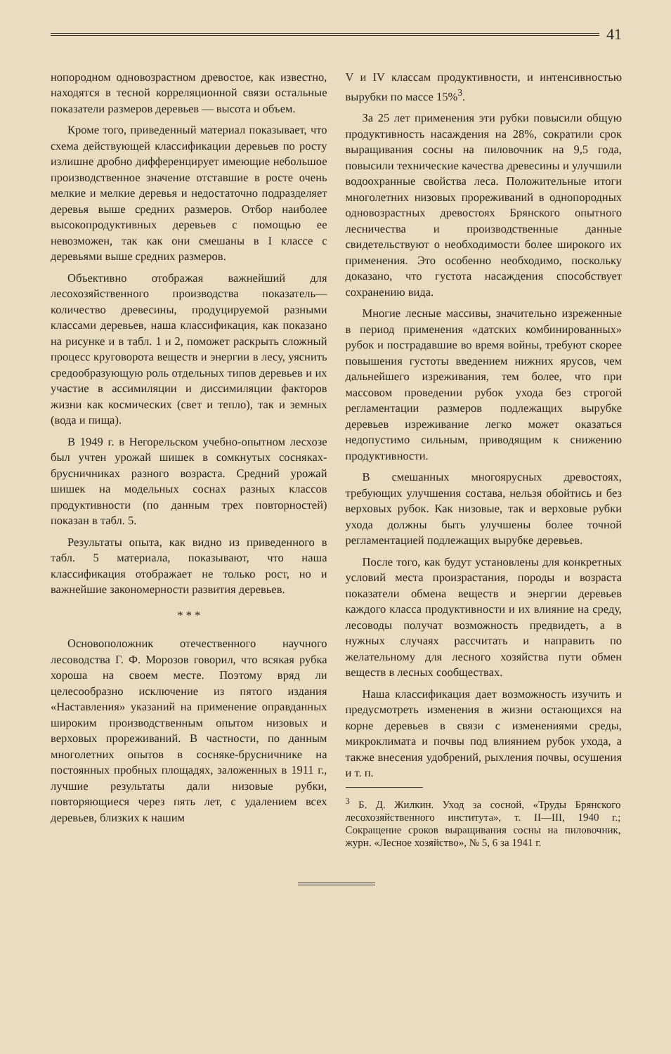41
нопородном одновозрастном древостое, как известно, находятся в тесной корреляционной связи остальные показатели размеров деревьев — высота и объем.
Кроме того, приведенный материал показывает, что схема действующей классификации деревьев по росту излишне дробно дифференцирует имеющие небольшое производственное значение отставшие в росте очень мелкие и мелкие деревья и недостаточно подразделяет деревья выше средних размеров. Отбор наиболее высокопродуктивных деревьев с помощью ее невозможен, так как они смешаны в I классе с деревьями выше средних размеров.
Объективно отображая важнейший для лесохозяйственного производства показатель—количество древесины, продуцируемой разными классами деревьев, наша классификация, как показано на рисунке и в табл. 1 и 2, поможет раскрыть сложный процесс круговорота веществ и энергии в лесу, уяснить средообразующую роль отдельных типов деревьев и их участие в ассимиляции и диссимиляции факторов жизни как космических (свет и тепло), так и земных (вода и пища).
В 1949 г. в Негорельском учебно-опытном лесхозе был учтен урожай шишек в сомкнутых сосняках-брусничниках разного возраста. Средний урожай шишек на модельных соснах разных классов продуктивности (по данным трех повторностей) показан в табл. 5.
Результаты опыта, как видно из приведенного в табл. 5 материала, показывают, что наша классификация отображает не только рост, но и важнейшие закономерности развития деревьев.
* * *
Основоположник отечественного научного лесоводства Г. Ф. Морозов говорил, что всякая рубка хороша на своем месте. Поэтому вряд ли целесообразно исключение из пятого издания «Наставления» указаний на применение оправданных широким производственным опытом низовых и верховых прореживаний. В частности, по данным многолетних опытов в сосняке-брусничнике на постоянных пробных площадях, заложенных в 1911 г., лучшие результаты дали низовые рубки, повторяющиеся через пять лет, с удалением всех деревьев, близких к нашим
V и IV классам продуктивности, и интенсивностью вырубки по массе 15%<sup>3</sup>.
За 25 лет применения эти рубки повысили общую продуктивность насаждения на 28%, сократили срок выращивания сосны на пиловочник на 9,5 года, повысили технические качества древесины и улучшили водоохранные свойства леса. Положительные итоги многолетних низовых прореживаний в однопородных одновозрастных древостоях Брянского опытного лесничества и производственные данные свидетельствуют о необходимости более широкого их применения. Это особенно необходимо, поскольку доказано, что густота насаждения способствует сохранению вида.
Многие лесные массивы, значительно изреженные в период применения «датских комбинированных» рубок и пострадавшие во время войны, требуют скорее повышения густоты введением нижних ярусов, чем дальнейшего изреживания, тем более, что при массовом проведении рубок ухода без строгой регламентации размеров подлежащих вырубке деревьев изреживание легко может оказаться недопустимо сильным, приводящим к снижению продуктивности.
В смешанных многоярусных древостоях, требующих улучшения состава, нельзя обойтись и без верховых рубок. Как низовые, так и верховые рубки ухода должны быть улучшены более точной регламентацией подлежащих вырубке деревьев.
После того, как будут установлены для конкретных условий места произрастания, породы и возраста показатели обмена веществ и энергии деревьев каждого класса продуктивности и их влияние на среду, лесоводы получат возможность предвидеть, а в нужных случаях рассчитать и направить по желательному для лесного хозяйства пути обмен веществ в лесных сообществах.
Наша классификация дает возможность изучить и предусмотреть изменения в жизни остающихся на корне деревьев в связи с изменениями среды, микроклимата и почвы под влиянием рубок ухода, а также внесения удобрений, рыхления почвы, осушения и т. п.
<sup>3</sup> Б. Д. Жилкин. Уход за сосной, «Труды Брянского лесохозяйственного института», т. II—III, 1940 г.; Сокращение сроков выращивания сосны на пиловочник, журн. «Лесное хозяйство», № 5, 6 за 1941 г.